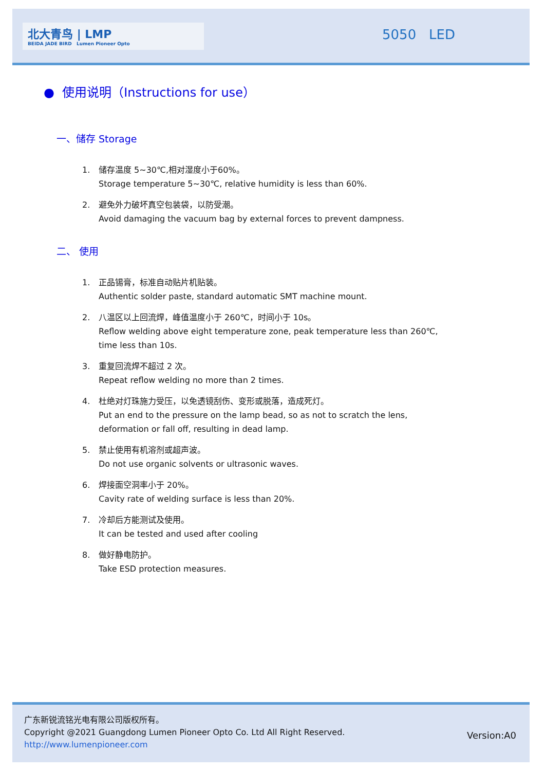北大青鸟 | LMP
BEIDA JADE BIRD Lumen Pioneer Opto
5050 LED
● 使用说明（Instructions for use）
一、储存 Storage
1. 储存温度 5~30℃,相对湿度小于60%。
Storage temperature 5~30℃, relative humidity is less than 60%.
2. 避免外力破坏真空包装袋，以防受潮。
Avoid damaging the vacuum bag by external forces to prevent dampness.
二、 使用
1. 正品锡膏，标准自动贴片机贴装。
Authentic solder paste, standard automatic SMT machine mount.
2. 八温区以上回流焊，峰值温度小于 260℃，时间小于 10s。
Reflow welding above eight temperature zone, peak temperature less than 260℃,
time less than 10s.
3. 重复回流焊不超过 2 次。
Repeat reflow welding no more than 2 times.
4. 杜绝对灯珠施力受压，以免透镜刮伤、变形或脱落，造成死灯。
Put an end to the pressure on the lamp bead, so as not to scratch the lens,
deformation or fall off, resulting in dead lamp.
5. 禁止使用有机溶剂或超声波。
Do not use organic solvents or ultrasonic waves.
6. 焊接面空洞率小于 20%。
Cavity rate of welding surface is less than 20%.
7. 冷却后方能测试及使用。
It can be tested and used after cooling
8. 做好静电防护。
Take ESD protection measures.
广东新锐流铭光电有限公司版权所有。
Copyright @2021 Guangdong Lumen Pioneer Opto Co. Ltd All Right Reserved.
http://www.lumenpioneer.com
Version:A0